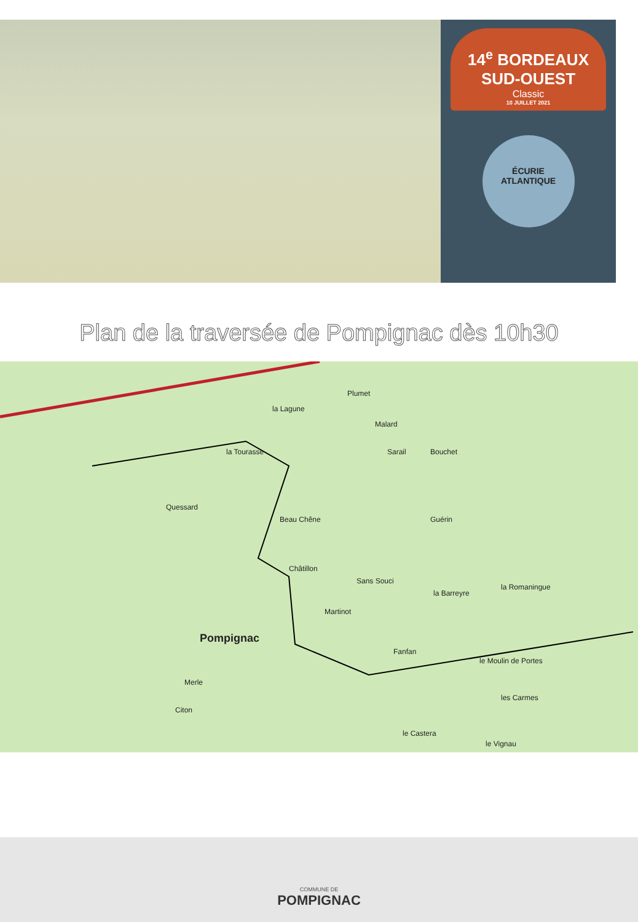14<sup>e</sup> BORDEAUX SUD-OUEST
Classic
10 JUILLET 2021
ÉCURIE
ATLANTIQUE
Plan de la traversée de Pompignac dès 10h30
la Lagune
Plumet
Malard
la Tourasse Sarail Bouchet
Quessard
Beau Chêne Guérin
Châtillon
Sans Souci
la Barreyre
la Romaningue
Pompignac
Martinot
Fanfan
le Moulin de Portes
les Carmes
Merle
Citon
le Castera
le Vignau
COMMUNE DE
POMPIGNAC